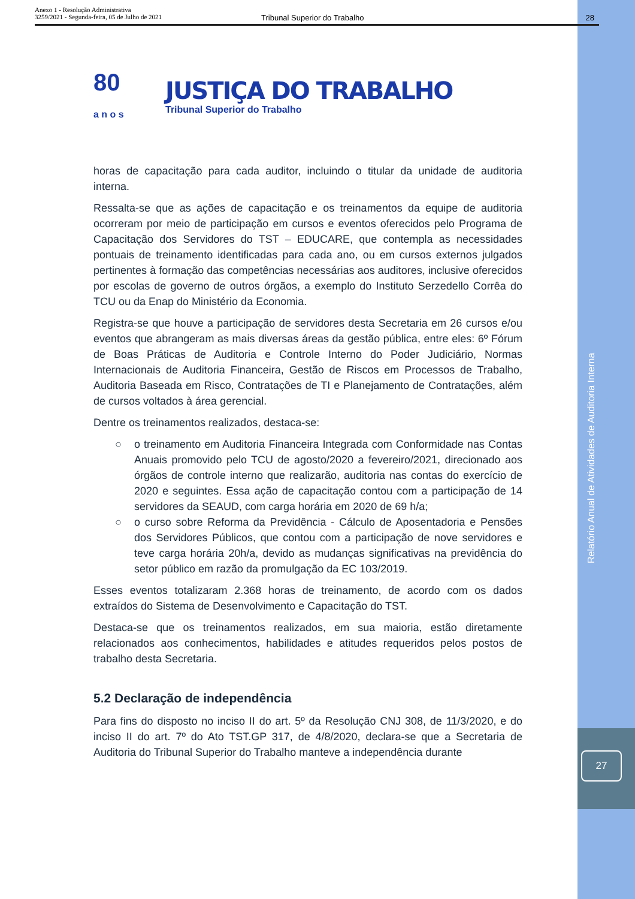Anexo 1 - Resolução Administrativa
3259/2021 - Segunda-feira, 05 de Julho de 2021
Tribunal Superior do Trabalho 28
80
a n o s
JUSTIÇA DO TRABALHO
Tribunal Superior do Trabalho
horas de capacitação para cada auditor, incluindo o titular da unidade de auditoria interna.
Ressalta-se que as ações de capacitação e os treinamentos da equipe de auditoria ocorreram por meio de participação em cursos e eventos oferecidos pelo Programa de Capacitação dos Servidores do TST – EDUCARE, que contempla as necessidades pontuais de treinamento identificadas para cada ano, ou em cursos externos julgados pertinentes à formação das competências necessárias aos auditores, inclusive oferecidos por escolas de governo de outros órgãos, a exemplo do Instituto Serzedello Corrêa do TCU ou da Enap do Ministério da Economia.
Registra-se que houve a participação de servidores desta Secretaria em 26 cursos e/ou eventos que abrangeram as mais diversas áreas da gestão pública, entre eles: 6º Fórum de Boas Práticas de Auditoria e Controle Interno do Poder Judiciário, Normas Internacionais de Auditoria Financeira, Gestão de Riscos em Processos de Trabalho, Auditoria Baseada em Risco, Contratações de TI e Planejamento de Contratações, além de cursos voltados à área gerencial.
Dentre os treinamentos realizados, destaca-se:
○ o treinamento em Auditoria Financeira Integrada com Conformidade nas Contas Anuais promovido pelo TCU de agosto/2020 a fevereiro/2021, direcionado aos órgãos de controle interno que realizarão, auditoria nas contas do exercício de 2020 e seguintes. Essa ação de capacitação contou com a participação de 14 servidores da SEAUD, com carga horária em 2020 de 69 h/a;
○ o curso sobre Reforma da Previdência - Cálculo de Aposentadoria e Pensões dos Servidores Públicos, que contou com a participação de nove servidores e teve carga horária 20h/a, devido as mudanças significativas na previdência do setor público em razão da promulgação da EC 103/2019.
Esses eventos totalizaram 2.368 horas de treinamento, de acordo com os dados extraídos do Sistema de Desenvolvimento e Capacitação do TST.
Destaca-se que os treinamentos realizados, em sua maioria, estão diretamente relacionados aos conhecimentos, habilidades e atitudes requeridos pelos postos de trabalho desta Secretaria.
5.2 Declaração de independência
Para fins do disposto no inciso II do art. 5º da Resolução CNJ 308, de 11/3/2020, e do inciso II do art. 7º do Ato TST.GP 317, de 4/8/2020, declara-se que a Secretaria de Auditoria do Tribunal Superior do Trabalho manteve a independência durante
Relatório Anual de Atividades de Auditoria Interna
27